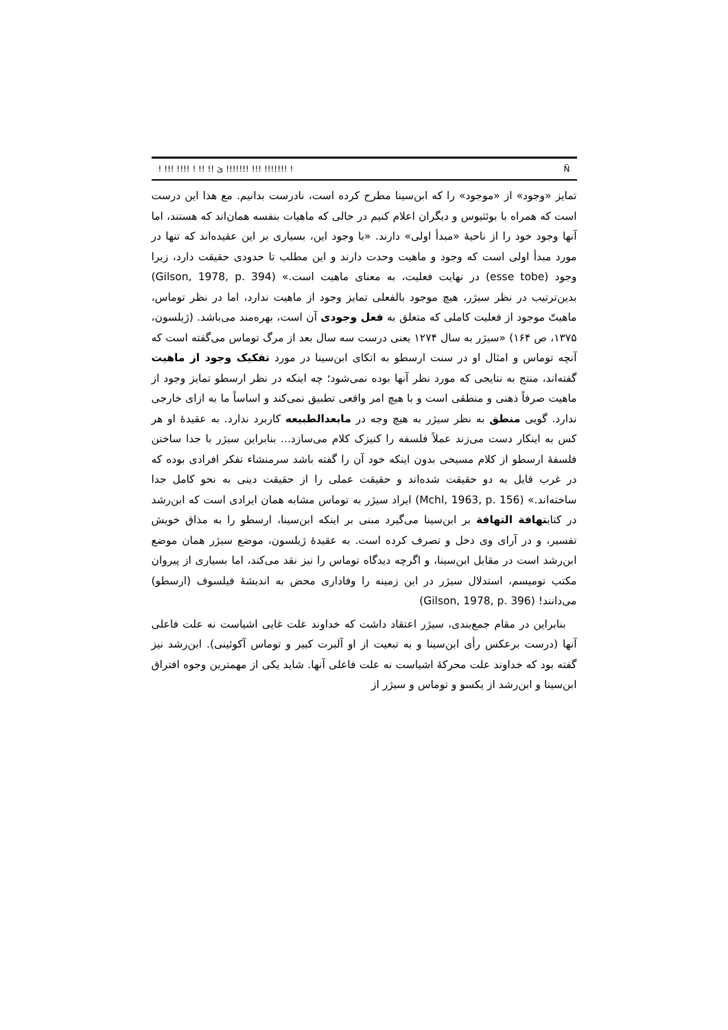! !!! !!!! ! !! !! ێ !!!!!!! !!! !!!!!!! ! Ñ
تمایز «وجود» از «موجود» را که ابن‌سینا مطرح کرده است، نادرست بدانیم. مع هذا این درست است که همراه با بوئثیوس و دیگران اعلام کنیم در حالی که ماهیات بنفسه همان‌اند که هستند، اما آنها وجود خود را از ناحیهٔ «مبدأ اولی» دارند. «با وجود این، بسیاری بر این عقیده‌اند که تنها در مورد مبدأ اولی است که وجود و ماهیت وحدت دارند و این مطلب تا حدودی حقیقت دارد، زیرا وجود (esse tobe) در نهایت فعلیت، به معنای ماهیت است.» (Gilson, 1978, p. 394) بدین‌ترتیب در نظر سیژر، هیچ موجود بالفعلی تمایز وجود از ماهیت ندارد، اما در نظر توماس، ماهیتّ موجود از فعلیت کاملی که متعلق به فعل وجودی آن است، بهره‌مند می‌باشد. (ژیلسون، ۱۳۷۵، ص ۱۶۴) «سیژر به سال ۱۲۷۴ یعنی درست سه سال بعد از مرگ توماس می‌گفته است که آنچه توماس و امثال او در سنت ارسطو به اتکای ابن‌سینا در مورد تفکیک وجود از ماهیت گفته‌اند، منتج به نتایجی که مورد نظر آنها بوده نمی‌شود؛ چه اینکه در نظر ارسطو تمایز وجود از ماهیت صرفاً ذهنی و منطقی است و با هیچ امر واقعی تطبیق نمی‌کند و اساساً ما به ازای خارجی ندارد. گویی منطق به نظر سیژر به هیچ وجه در مابعدالطبیعه کاربرد ندارد. به عقیدهٔ او هر کس به اینکار دست می‌زند عملاً فلسفه را کنیزک کلام می‌سازد... بنابراین سیژر با جدا ساختن فلسفهٔ ارسطو از کلام مسیحی بدون اینکه خود آن را گفته باشد سرمنشاء تفکر افرادی بوده که در غرب قایل به دو حقیقت شده‌اند و حقیقت عملی را از حقیقت دینی به نحو کامل جدا ساخته‌اند.» (Mchl, 1963, p. 156) ایراد سیژر به توماس مشابه همان ایرادی است که ابن‌رشد در کتابتهافة التهافة بر ابن‌سینا می‌گیرد مبنی بر اینکه ابن‌سینا، ارسطو را به مذاق خویش تفسیر، و در آرای وی دخل و تصرف کرده است. به عقیدهٔ ژیلسون، موضع سیژر همان موضع ابن‌رشد است در مقابل ابن‌سینا، و اگرچه دیدگاه توماس را نیز نقد می‌کند، اما بسیاری از پیروان مکتب تومیسم، استدلال سیژر در این زمینه را وفاداری محض به اندیشهٔ فیلسوف (ارسطو) می‌دانند! (Gilson, 1978, p. 396)
بنابراین در مقام جمع‌بندی، سیژر اعتقاد داشت که خداوند علت غایی اشیاست نه علت فاعلی آنها (درست برعکس رأی ابن‌سینا و به تبعیت از او آلبرت کبیر و توماس آکوئینی). ابن‌رشد نیز گفته بود که خداوند علت محرکهٔ اشیاست نه علت فاعلی آنها. شاید یکی از مهمترین وجوه افتراق ابن‌سینا و ابن‌رشد از یکسو و توماس و سیژر از